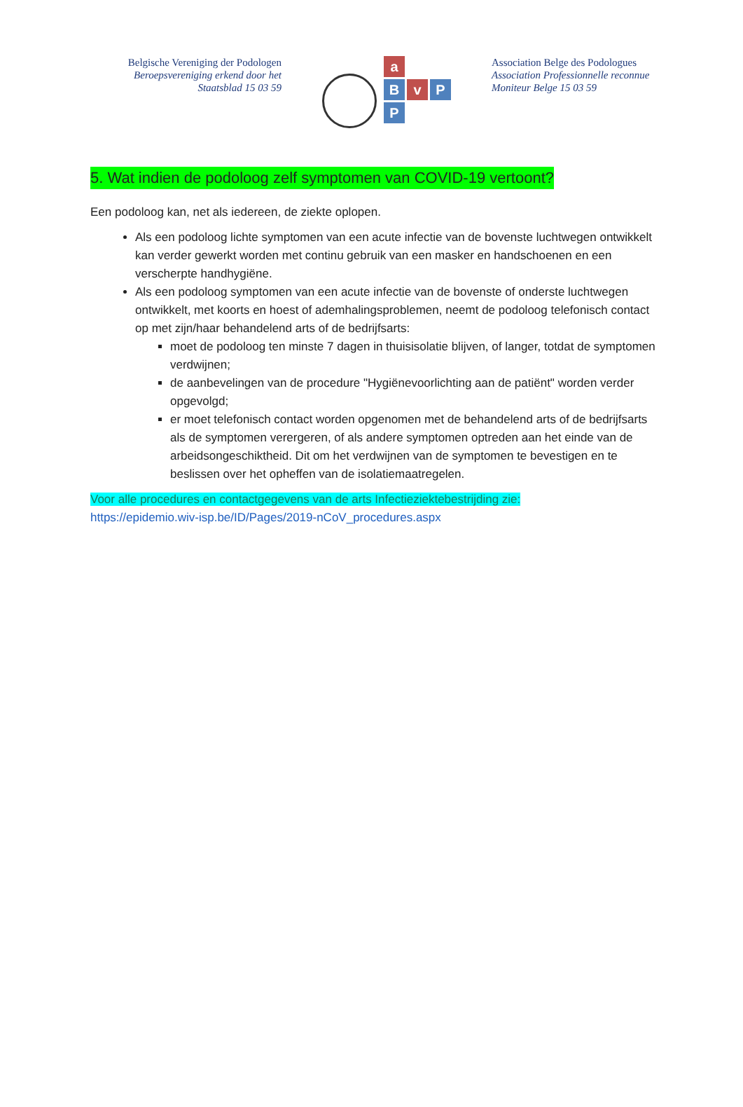Belgische Vereniging der Podologen
Beroepsvereniging erkend door het
Staatsblad 15 03 59
a
B
v
P
P
Association Belge des Podologues
Association Professionnelle reconnue
Moniteur Belge 15 03 59
5. Wat indien de podoloog zelf symptomen van COVID-19 vertoont?
Een podoloog kan, net als iedereen, de ziekte oplopen.
Als een podoloog lichte symptomen van een acute infectie van de bovenste luchtwegen ontwikkelt kan verder gewerkt worden met continu gebruik van een masker en handschoenen en een verscherpte handhygiëne.
Als een podoloog symptomen van een acute infectie van de bovenste of onderste luchtwegen ontwikkelt, met koorts en hoest of ademhalingsproblemen, neemt de podoloog telefonisch contact op met zijn/haar behandelend arts of de bedrijfsarts:
moet de podoloog ten minste 7 dagen in thuisisolatie blijven, of langer, totdat de symptomen verdwijnen;
de aanbevelingen van de procedure "Hygiënevoorlichting aan de patiënt" worden verder opgevolgd;
er moet telefonisch contact worden opgenomen met de behandelend arts of de bedrijfsarts als de symptomen verergeren, of als andere symptomen optreden aan het einde van de arbeidsongeschiktheid. Dit om het verdwijnen van de symptomen te bevestigen en te beslissen over het opheffen van de isolatiemaatregelen.
Voor alle procedures en contactgegevens van de arts Infectieziektebestrijding zie:
https://epidemio.wiv-isp.be/ID/Pages/2019-nCoV_procedures.aspx